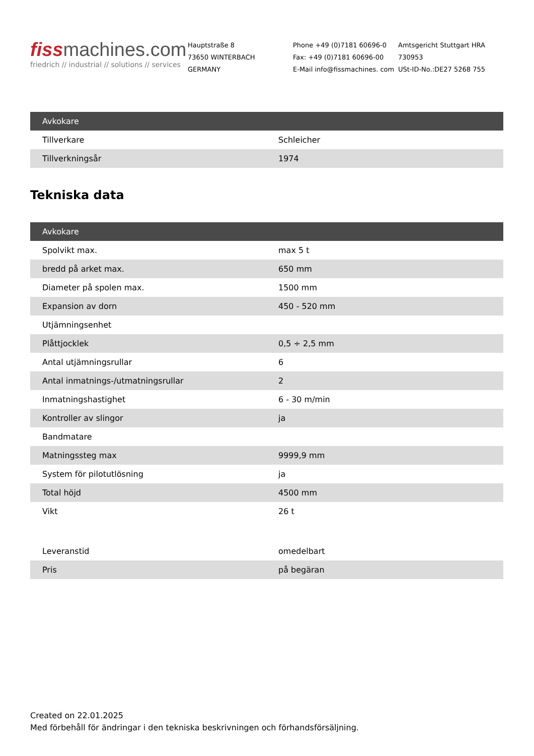fissmachines.com
friedrich // industrial // solutions // services
Hauptstraße 8
73650 WINTERBACH
GERMANY
Phone +49 (0)7181 60696-0
Fax: +49 (0)7181 60696-00
E-Mail info@fissmachines. com
Amtsgericht Stuttgart HRA 730953
USt-ID-No.:DE27 5268 755
| Avkokare | |
| --- | --- |
| Tillverkare | Schleicher |
| Tillverkningsår | 1974 |
Tekniska data
| Avkokare | |
| --- | --- |
| Spolvikt max. | max 5 t |
| bredd på arket max. | 650 mm |
| Diameter på spolen max. | 1500 mm |
| Expansion av dorn | 450 - 520 mm |
| Utjämningsenhet | |
| Plåttjocklek | 0,5 ÷ 2,5 mm |
| Antal utjämningsrullar | 6 |
| Antal inmatnings-/utmatningsrullar | 2 |
| Inmatningshastighet | 6 - 30 m/min |
| Kontroller av slingor | ja |
| Bandmatare | |
| Matningssteg max | 9999,9 mm |
| System för pilotutlösning | ja |
| Total höjd | 4500 mm |
| Vikt | 26 t |
| Leveranstid | omedelbart |
| Pris | på begäran |
Created on 22.01.2025
Med förbehåll för ändringar i den tekniska beskrivningen och förhandsförsäljning.